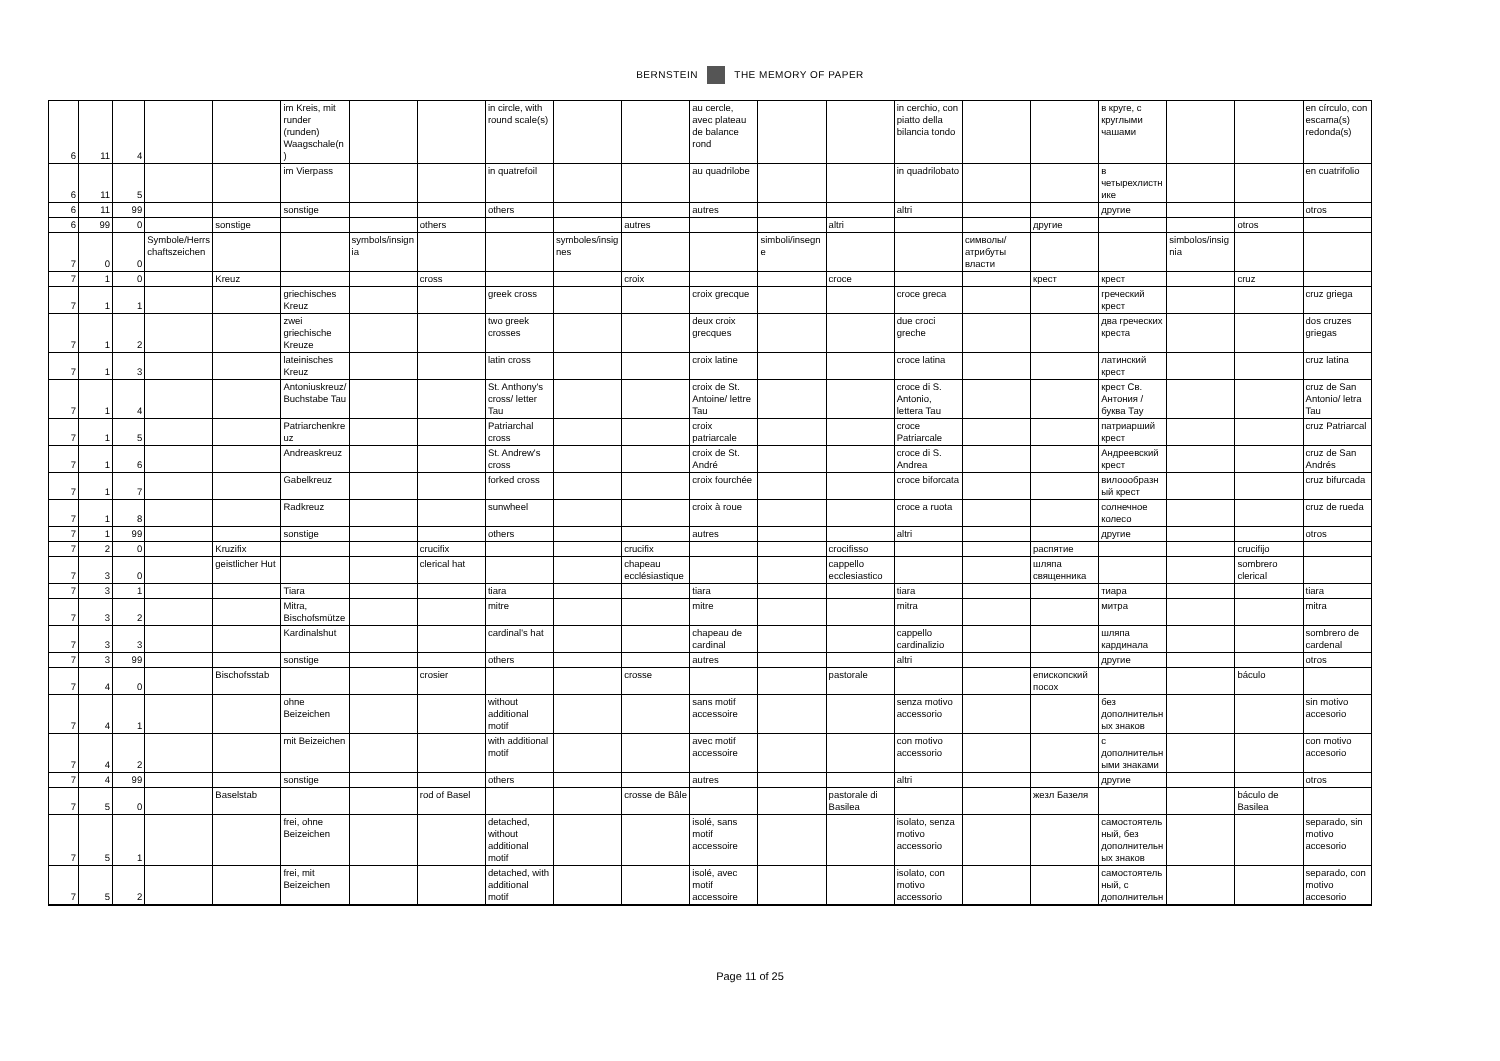BERNSTEIN THE MEMORY OF PAPER
| 6 | 11 | 4 | | | im Kreis, mit runder (runden) Waagschale(n) | | | in circle, with round scale(s) | | | au cercle, avec plateau de balance rond | | | in cerchio, con piatto della bilancia tondo | | | в круге, с круглыми чашами | | | en círculo, con escama(s) redonda(s) |
| 6 | 11 | 5 | | | im Vierpass | | | in quatrefoil | | | au quadrilobe | | | in quadrilobato | | | в четырехлистнике | | | en cuatrifolio |
| 6 | 11 | 99 | | | sonstige | | | others | | | autres | | | altri | | | другие | | | otros |
| 6 | 99 | 0 | | sonstige | | | others | | | autres | | | altri | | | другие | | | otros | |
| 7 | 0 | 0 | Symbole/Herrschaftszeichen | | | symbols/insignia | | | symboles/insignes | | | simboli/insegne | | | символы/атрибуты власти | | | simbolos/insignia | | |
| 7 | 1 | 0 | | Kreuz | | | cross | | | croix | | | croce | | | крест | крест | | cruz | |
| 7 | 1 | 1 | | | griechisches Kreuz | | | greek cross | | | croix grecque | | | croce greca | | | греческий крест | | | cruz griega |
| 7 | 1 | 2 | | | zwei griechische Kreuze | | | two greek crosses | | | deux croix grecques | | | due croci greche | | | два греческих креста | | | dos cruzes griegas |
| 7 | 1 | 3 | | | lateinisches Kreuz | | | latin cross | | | croix latine | | | croce latina | | | латинский крест | | | cruz latina |
| 7 | 1 | 4 | | | Antoniuskreuz/ Buchstabe Tau | | | St. Anthony's cross/ letter Tau | | | croix de St. Antoine/ lettre Tau | | | croce di S. Antonio, lettera Tau | | | крест Св. Антония / буква Тау | | | cruz de San Antonio/ letra Tau |
| 7 | 1 | 5 | | | Patriarchenkreuz | | | Patriarchal cross | | | croix patriarcale | | | croce Patriarcale | | | патриарший крест | | | cruz Patriarcal |
| 7 | 1 | 6 | | | Andreaskreuz | | | St. Andrew's cross | | | croix de St. André | | | croce di S. Andrea | | | Андреевский крест | | | cruz de San Andrés |
| 7 | 1 | 7 | | | Gabelkreuz | | | forked cross | | | croix fourchée | | | croce biforcata | | | вилоообразный крест | | | cruz bifurcada |
| 7 | 1 | 8 | | | Radkreuz | | | sunwheel | | | croix à roue | | | croce a ruota | | | солнечное колесо | | | cruz de rueda |
| 7 | 1 | 99 | | | sonstige | | | others | | | autres | | | altri | | | другие | | | otros |
| 7 | 2 | 0 | | Kruzifix | | | crucifix | | | crucifix | | | crocifisso | | | распятие | | | crucifijo | |
| 7 | 3 | 0 | | geistlicher Hut | | | clerical hat | | | chapeau ecclésiastique | | | cappello ecclesiastico | | | шляпа священника | | | sombrero clerical | |
| 7 | 3 | 1 | | | Tiara | | | tiara | | | tiara | | | tiara | | | тиара | | | tiara |
| 7 | 3 | 2 | | | Mitra, Bischofsmütze | | | mitre | | | mitre | | | mitra | | | митра | | | mitra |
| 7 | 3 | 3 | | | Kardinalshut | | | cardinal's hat | | | chapeau de cardinal | | | cappello cardinalizio | | | шляпа кардинала | | | sombrero de cardenal |
| 7 | 3 | 99 | | | sonstige | | | others | | | autres | | | altri | | | другие | | | otros |
| 7 | 4 | 0 | | Bischofsstab | | | crosier | | | crosse | | | pastorale | | | епископский посох | | | báculo | |
| 7 | 4 | 1 | | | ohne Beizeichen | | | without additional motif | | | sans motif accessoire | | | senza motivo accessorio | | | без дополнительных знаков | | | sin motivo accesorio |
| 7 | 4 | 2 | | | mit Beizeichen | | | with additional motif | | | avec motif accessoire | | | con motivo accessorio | | | с дополнительными знаками | | | con motivo accesorio |
| 7 | 4 | 99 | | | sonstige | | | others | | | autres | | | altri | | | другие | | | otros |
| 7 | 5 | 0 | | Baselstab | | | rod of Basel | | | crosse de Bâle | | | pastorale di Basilea | | | жезл Базеля | | | báculo de Basilea | |
| 7 | 5 | 1 | | | frei, ohne Beizeichen | | | detached, without additional motif | | | isolé, sans motif accessoire | | | isolato, senza motivo accessorio | | | самостоятельный, без дополнительных знаков | | | separado, sin motivo accesorio |
| 7 | 5 | 2 | | | frei, mit Beizeichen | | | detached, with additional motif | | | isolé, avec motif accessoire | | | isolato, con motivo accessorio | | | самостоятельный, с дополнительн | | | separado, con motivo accesorio |
Page 11 of 25